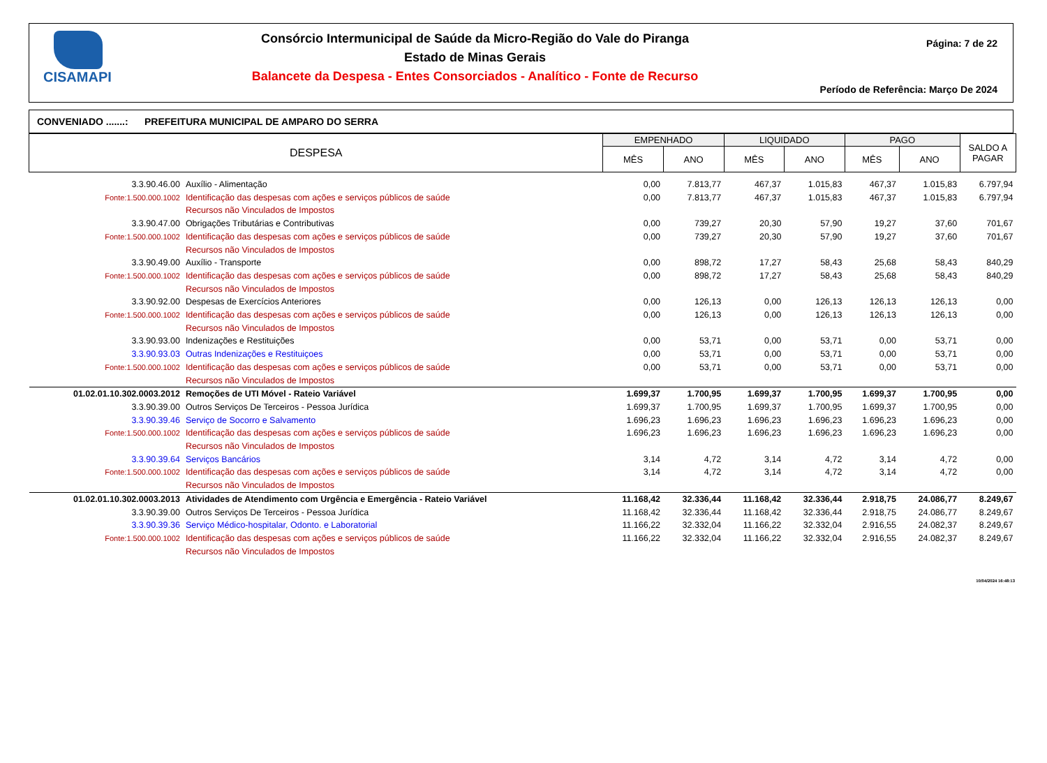CISAMAPI
Consórcio Intermunicipal de Saúde da Micro-Região do Vale do Piranga
Estado de Minas Gerais
Balancete da Despesa - Entes Consorciados - Analítico - Fonte de Recurso
Página: 7 de 22
Período de Referência: Março De 2024
CONVENIADO .......: PREFEITURA MUNICIPAL DE AMPARO DO SERRA
| DESPESA | | EMPENHADO | | LIQUIDADO | | PAGO | | SALDO A PAGAR |
| --- | --- | --- | --- | --- | --- | --- | --- | --- |
| | | MÊS | ANO | MÊS | ANO | MÊS | ANO | |
| 3.3.90.46.00 | Auxílio - Alimentação | 0,00 | 7.813,77 | 467,37 | 1.015,83 | 467,37 | 1.015,83 | 6.797,94 |
| Fonte:1.500.000.1002 | Identificação das despesas com ações e serviços públicos de saúde Recursos não Vinculados de Impostos | 0,00 | 7.813,77 | 467,37 | 1.015,83 | 467,37 | 1.015,83 | 6.797,94 |
| 3.3.90.47.00 | Obrigações Tributárias e Contributivas | 0,00 | 739,27 | 20,30 | 57,90 | 19,27 | 37,60 | 701,67 |
| Fonte:1.500.000.1002 | Identificação das despesas com ações e serviços públicos de saúde Recursos não Vinculados de Impostos | 0,00 | 739,27 | 20,30 | 57,90 | 19,27 | 37,60 | 701,67 |
| 3.3.90.49.00 | Auxílio - Transporte | 0,00 | 898,72 | 17,27 | 58,43 | 25,68 | 58,43 | 840,29 |
| Fonte:1.500.000.1002 | Identificação das despesas com ações e serviços públicos de saúde Recursos não Vinculados de Impostos | 0,00 | 898,72 | 17,27 | 58,43 | 25,68 | 58,43 | 840,29 |
| 3.3.90.92.00 | Despesas de Exercícios Anteriores | 0,00 | 126,13 | 0,00 | 126,13 | 126,13 | 126,13 | 0,00 |
| Fonte:1.500.000.1002 | Identificação das despesas com ações e serviços públicos de saúde Recursos não Vinculados de Impostos | 0,00 | 126,13 | 0,00 | 126,13 | 126,13 | 126,13 | 0,00 |
| 3.3.90.93.00 | Indenizações e Restituições | 0,00 | 53,71 | 0,00 | 53,71 | 0,00 | 53,71 | 0,00 |
| 3.3.90.93.03 | Outras Indenizações e Restituiçoes | 0,00 | 53,71 | 0,00 | 53,71 | 0,00 | 53,71 | 0,00 |
| Fonte:1.500.000.1002 | Identificação das despesas com ações e serviços públicos de saúde Recursos não Vinculados de Impostos | 0,00 | 53,71 | 0,00 | 53,71 | 0,00 | 53,71 | 0,00 |
| 01.02.01.10.302.0003.2012 | Remoções de UTI Móvel - Rateio Variável | 1.699,37 | 1.700,95 | 1.699,37 | 1.700,95 | 1.699,37 | 1.700,95 | 0,00 |
| 3.3.90.39.00 | Outros Serviços De Terceiros - Pessoa Jurídica | 1.699,37 | 1.700,95 | 1.699,37 | 1.700,95 | 1.699,37 | 1.700,95 | 0,00 |
| 3.3.90.39.46 | Serviço de Socorro e Salvamento | 1.696,23 | 1.696,23 | 1.696,23 | 1.696,23 | 1.696,23 | 1.696,23 | 0,00 |
| Fonte:1.500.000.1002 | Identificação das despesas com ações e serviços públicos de saúde Recursos não Vinculados de Impostos | 1.696,23 | 1.696,23 | 1.696,23 | 1.696,23 | 1.696,23 | 1.696,23 | 0,00 |
| 3.3.90.39.64 | Serviços Bancários | 3,14 | 4,72 | 3,14 | 4,72 | 3,14 | 4,72 | 0,00 |
| Fonte:1.500.000.1002 | Identificação das despesas com ações e serviços públicos de saúde Recursos não Vinculados de Impostos | 3,14 | 4,72 | 3,14 | 4,72 | 3,14 | 4,72 | 0,00 |
| 01.02.01.10.302.0003.2013 | Atividades de Atendimento com Urgência e Emergência - Rateio Variável | 11.168,42 | 32.336,44 | 11.168,42 | 32.336,44 | 2.918,75 | 24.086,77 | 8.249,67 |
| 3.3.90.39.00 | Outros Serviços De Terceiros - Pessoa Jurídica | 11.168,42 | 32.336,44 | 11.168,42 | 32.336,44 | 2.918,75 | 24.086,77 | 8.249,67 |
| 3.3.90.39.36 | Serviço Médico-hospitalar, Odonto. e Laboratorial | 11.166,22 | 32.332,04 | 11.166,22 | 32.332,04 | 2.916,55 | 24.082,37 | 8.249,67 |
| Fonte:1.500.000.1002 | Identificação das despesas com ações e serviços públicos de saúde Recursos não Vinculados de Impostos | 11.166,22 | 32.332,04 | 11.166,22 | 32.332,04 | 2.916,55 | 24.082,37 | 8.249,67 |
10/04/2024 16:48:13